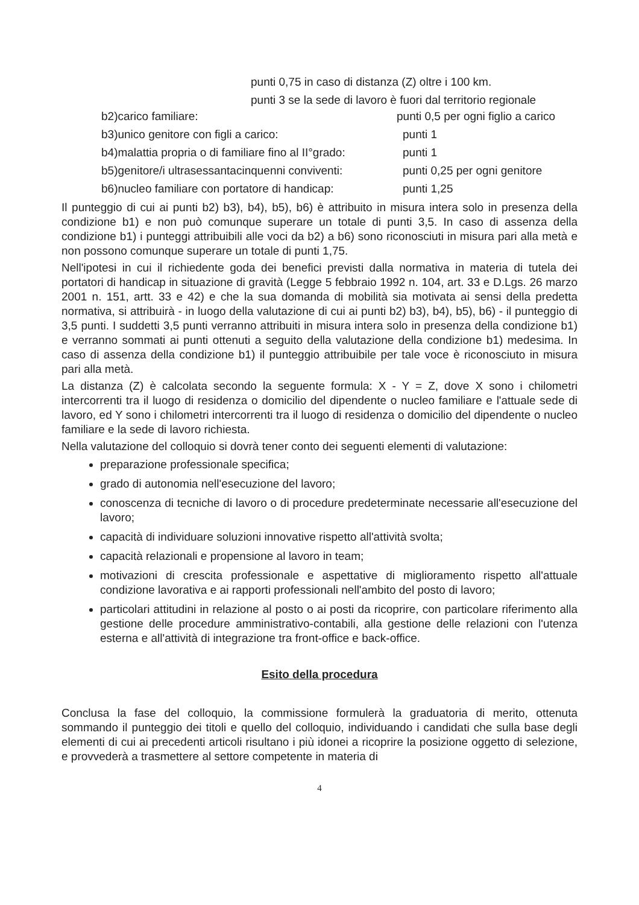punti 0,75 in caso di distanza (Z) oltre i 100 km.
punti 3 se la sede di lavoro è fuori dal territorio regionale
b2)carico familiare: punti 0,5 per ogni figlio a carico
b3)unico genitore con figli a carico: punti 1
b4)malattia propria o di familiare fino al II°grado: punti 1
b5)genitore/i ultrasessantacinquenni conviventi: punti 0,25 per ogni genitore
b6)nucleo familiare con portatore di handicap: punti 1,25
Il punteggio di cui ai punti b2) b3), b4), b5), b6) è attribuito in misura intera solo in presenza della condizione b1) e non può comunque superare un totale di punti 3,5. In caso di assenza della condizione b1) i punteggi attribuibili alle voci da b2) a b6) sono riconosciuti in misura pari alla metà e non possono comunque superare un totale di punti 1,75.
Nell'ipotesi in cui il richiedente goda dei benefici previsti dalla normativa in materia di tutela dei portatori di handicap in situazione di gravità (Legge 5 febbraio 1992 n. 104, art. 33 e D.Lgs. 26 marzo 2001 n. 151, artt. 33 e 42) e che la sua domanda di mobilità sia motivata ai sensi della predetta normativa, si attribuirà - in luogo della valutazione di cui ai punti b2) b3), b4), b5), b6) - il punteggio di 3,5 punti. I suddetti 3,5 punti verranno attribuiti in misura intera solo in presenza della condizione b1) e verranno sommati ai punti ottenuti a seguito della valutazione della condizione b1) medesima. In caso di assenza della condizione b1) il punteggio attribuibile per tale voce è riconosciuto in misura pari alla metà.
La distanza (Z) è calcolata secondo la seguente formula: X - Y = Z, dove X sono i chilometri intercorrenti tra il luogo di residenza o domicilio del dipendente o nucleo familiare e l'attuale sede di lavoro, ed Y sono i chilometri intercorrenti tra il luogo di residenza o domicilio del dipendente o nucleo familiare e la sede di lavoro richiesta.
Nella valutazione del colloquio si dovrà tener conto dei seguenti elementi di valutazione:
preparazione professionale specifica;
grado di autonomia nell'esecuzione del lavoro;
conoscenza di tecniche di lavoro o di procedure predeterminate necessarie all'esecuzione del lavoro;
capacità di individuare soluzioni innovative rispetto all'attività svolta;
capacità relazionali e propensione al lavoro in team;
motivazioni di crescita professionale e aspettative di miglioramento rispetto all'attuale condizione lavorativa e ai rapporti professionali nell'ambito del posto di lavoro;
particolari attitudini in relazione al posto o ai posti da ricoprire, con particolare riferimento alla gestione delle procedure amministrativo-contabili, alla gestione delle relazioni con l'utenza esterna e all'attività di integrazione tra front-office e back-office.
Esito della procedura
Conclusa la fase del colloquio, la commissione formulerà la graduatoria di merito, ottenuta sommando il punteggio dei titoli e quello del colloquio, individuando i candidati che sulla base degli elementi di cui ai precedenti articoli risultano i più idonei a ricoprire la posizione oggetto di selezione, e provvederà a trasmettere al settore competente in materia di
4